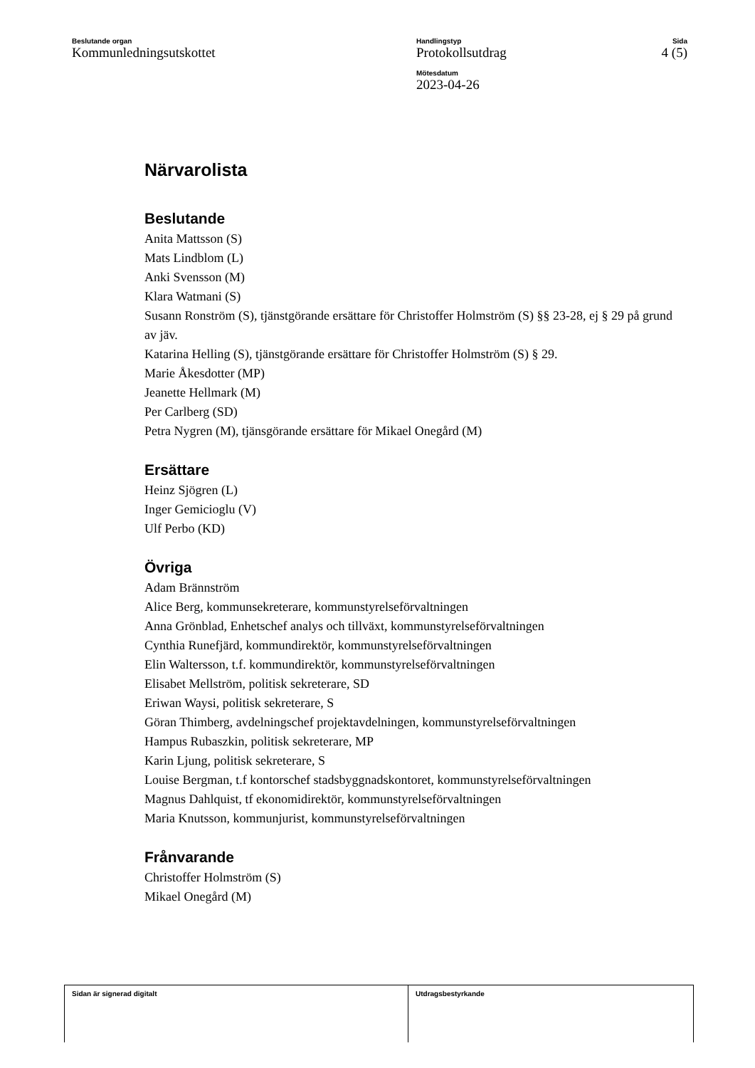Beslutande organ
Kommunledningsutskottet
Handlingstyp
Protokollsutdrag
Mötesdatum
2023-04-26
Sida
4 (5)
Närvarolista
Beslutande
Anita Mattsson (S)
Mats Lindblom (L)
Anki Svensson (M)
Klara Watmani (S)
Susann Ronström (S), tjänstgörande ersättare för Christoffer Holmström (S) §§ 23-28, ej § 29 på grund av jäv.
Katarina Helling (S), tjänstgörande ersättare för Christoffer Holmström (S) § 29.
Marie Åkesdotter (MP)
Jeanette Hellmark (M)
Per Carlberg (SD)
Petra Nygren (M), tjänsgörande ersättare för Mikael Onegård (M)
Ersättare
Heinz Sjögren (L)
Inger Gemicioglu (V)
Ulf Perbo (KD)
Övriga
Adam Brännström
Alice Berg, kommunsekreterare, kommunstyrelseförvaltningen
Anna Grönblad, Enhetschef analys och tillväxt, kommunstyrelseförvaltningen
Cynthia Runefjärd, kommundirektör, kommunstyrelseförvaltningen
Elin Waltersson, t.f. kommundirektör, kommunstyrelseförvaltningen
Elisabet Mellström, politisk sekreterare, SD
Eriwan Waysi, politisk sekreterare, S
Göran Thimberg, avdelningschef projektavdelningen, kommunstyrelseförvaltningen
Hampus Rubaszkin, politisk sekreterare, MP
Karin Ljung, politisk sekreterare, S
Louise Bergman, t.f kontorschef stadsbyggnadskontoret, kommunstyrelseförvaltningen
Magnus Dahlquist, tf ekonomidirektör, kommunstyrelseförvaltningen
Maria Knutsson, kommunjurist, kommunstyrelseförvaltningen
Frånvarande
Christoffer Holmström (S)
Mikael Onegård (M)
Sidan är signerad digitalt Utdragsbestyrkande